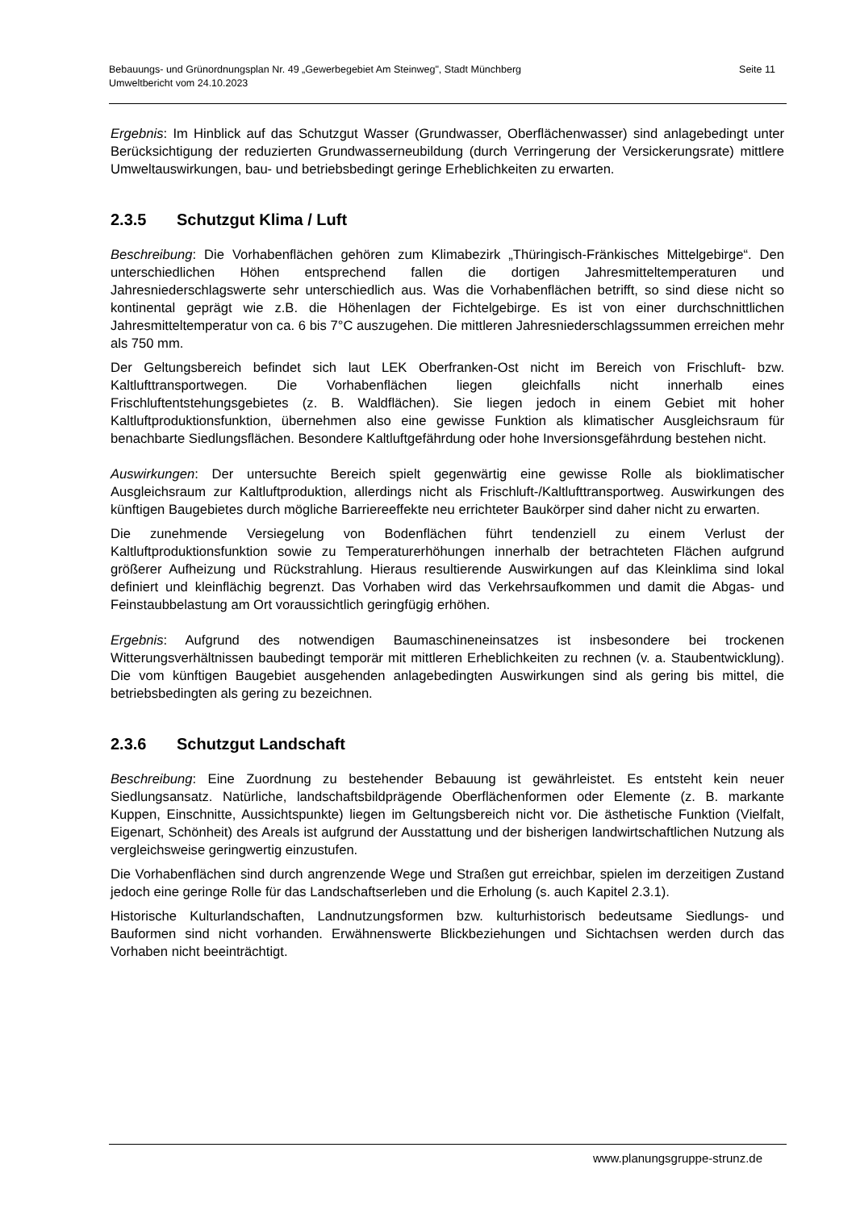Seite 11 Bebauungs- und Grünordnungsplan Nr. 49 „Gewerbegebiet Am Steinweg", Stadt Münchberg
Umweltbericht vom 24.10.2023
Ergebnis: Im Hinblick auf das Schutzgut Wasser (Grundwasser, Oberflächenwasser) sind anlagebedingt unter Berücksichtigung der reduzierten Grundwasserneubildung (durch Verringerung der Versickerungsrate) mittlere Umweltauswirkungen, bau- und betriebsbedingt geringe Erheblichkeiten zu erwarten.
2.3.5 Schutzgut Klima / Luft
Beschreibung: Die Vorhabenflächen gehören zum Klimabezirk „Thüringisch-Fränkisches Mittelgebirge“. Den unterschiedlichen Höhen entsprechend fallen die dortigen Jahresmitteltemperaturen und Jahresniederschlagswerte sehr unterschiedlich aus. Was die Vorhabenflächen betrifft, so sind diese nicht so kontinental geprägt wie z.B. die Höhenlagen der Fichtelgebirge. Es ist von einer durchschnittlichen Jahresmitteltemperatur von ca. 6 bis 7°C auszugehen. Die mittleren Jahresniederschlagssummen erreichen mehr als 750 mm.
Der Geltungsbereich befindet sich laut LEK Oberfranken-Ost nicht im Bereich von Frischluft- bzw. Kaltlufttransportwegen. Die Vorhabenflächen liegen gleichfalls nicht innerhalb eines Frischluftentstehungsgebietes (z. B. Waldflächen). Sie liegen jedoch in einem Gebiet mit hoher Kaltluftproduktionsfunktion, übernehmen also eine gewisse Funktion als klimatischer Ausgleichsraum für benachbarte Siedlungsflächen. Besondere Kaltluftgefährdung oder hohe Inversionsgefährdung bestehen nicht.
Auswirkungen: Der untersuchte Bereich spielt gegenwärtig eine gewisse Rolle als bioklimatischer Ausgleichsraum zur Kaltluftproduktion, allerdings nicht als Frischluft-/Kaltlufttransportweg. Auswirkungen des künftigen Baugebietes durch mögliche Barriereeffekte neu errichteter Baukörper sind daher nicht zu erwarten.
Die zunehmende Versiegelung von Bodenflächen führt tendenziell zu einem Verlust der Kaltluftproduktionsfunktion sowie zu Temperaturerhöhungen innerhalb der betrachteten Flächen aufgrund größerer Aufheizung und Rückstrahlung. Hieraus resultierende Auswirkungen auf das Kleinklima sind lokal definiert und kleinflächig begrenzt. Das Vorhaben wird das Verkehrsaufkommen und damit die Abgas- und Feinstaubbelastung am Ort voraussichtlich geringfügig erhöhen.
Ergebnis: Aufgrund des notwendigen Baumaschineneinsatzes ist insbesondere bei trockenen Witterungsverhältnissen baubedingt temporär mit mittleren Erheblichkeiten zu rechnen (v. a. Staubentwicklung). Die vom künftigen Baugebiet ausgehenden anlagebedingten Auswirkungen sind als gering bis mittel, die betriebsbedingten als gering zu bezeichnen.
2.3.6 Schutzgut Landschaft
Beschreibung: Eine Zuordnung zu bestehender Bebauung ist gewährleistet. Es entsteht kein neuer Siedlungsansatz. Natürliche, landschaftsbildprägende Oberflächenformen oder Elemente (z. B. markante Kuppen, Einschnitte, Aussichtspunkte) liegen im Geltungsbereich nicht vor. Die ästhetische Funktion (Vielfalt, Eigenart, Schönheit) des Areals ist aufgrund der Ausstattung und der bisherigen landwirtschaftlichen Nutzung als vergleichsweise geringwertig einzustufen.
Die Vorhabenflächen sind durch angrenzende Wege und Straßen gut erreichbar, spielen im derzeitigen Zustand jedoch eine geringe Rolle für das Landschaftserleben und die Erholung (s. auch Kapitel 2.3.1).
Historische Kulturlandschaften, Landnutzungsformen bzw. kulturhistorisch bedeutsame Siedlungs- und Bauformen sind nicht vorhanden. Erwähnenswerte Blickbeziehungen und Sichtachsen werden durch das Vorhaben nicht beeinträchtigt.
www.planungsgruppe-strunz.de